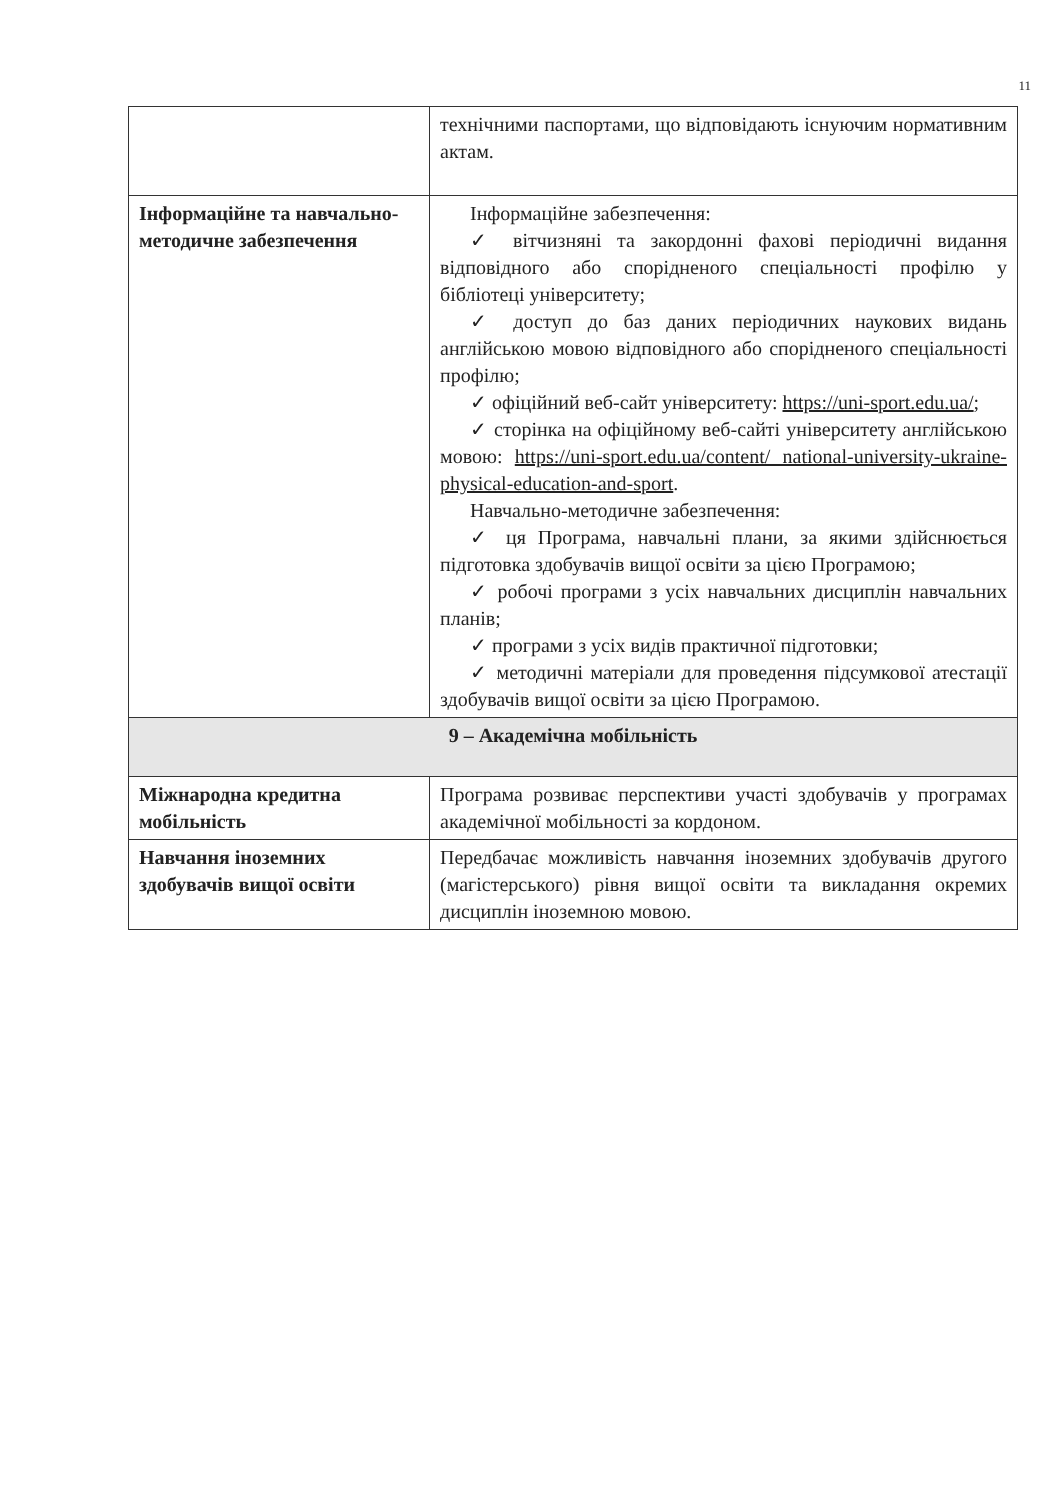11
| | технічними паспортами, що відповідають існуючим нормативним актам. |
| Інформаційне та навчально-методичне забезпечення | Інформаційне забезпечення: ✓ вітчизняні та закордонні фахові періодичні видання відповідного або спорідненого спеціальності профілю у бібліотеці університету; ✓ доступ до баз даних періодичних наукових видань англійською мовою відповідного або спорідненого спеціальності профілю; ✓ офіційний веб-сайт університету: https://uni-sport.edu.ua/ ; ✓ сторінка на офіційному веб-сайті університету англійською мовою: https://uni-sport.edu.ua/content/ national-university-ukraine-physical-education-and-sport . Навчально-методичне забезпечення: ✓ ця Програма, навчальні плани, за якими здійснюється підготовка здобувачів вищої освіти за цією Програмою; ✓ робочі програми з усіх навчальних дисциплін навчальних планів; ✓ програми з усіх видів практичної підготовки; ✓ методичні матеріали для проведення підсумкової атестації здобувачів вищої освіти за цією Програмою. |
| 9 – Академічна мобільність | |
| Міжнародна кредитна мобільність | Програма розвиває перспективи участі здобувачів у програмах академічної мобільності за кордоном. |
| Навчання іноземних здобувачів вищої освіти | Передбачає можливість навчання іноземних здобувачів другого (магістерського) рівня вищої освіти та викладання окремих дисциплін іноземною мовою. |